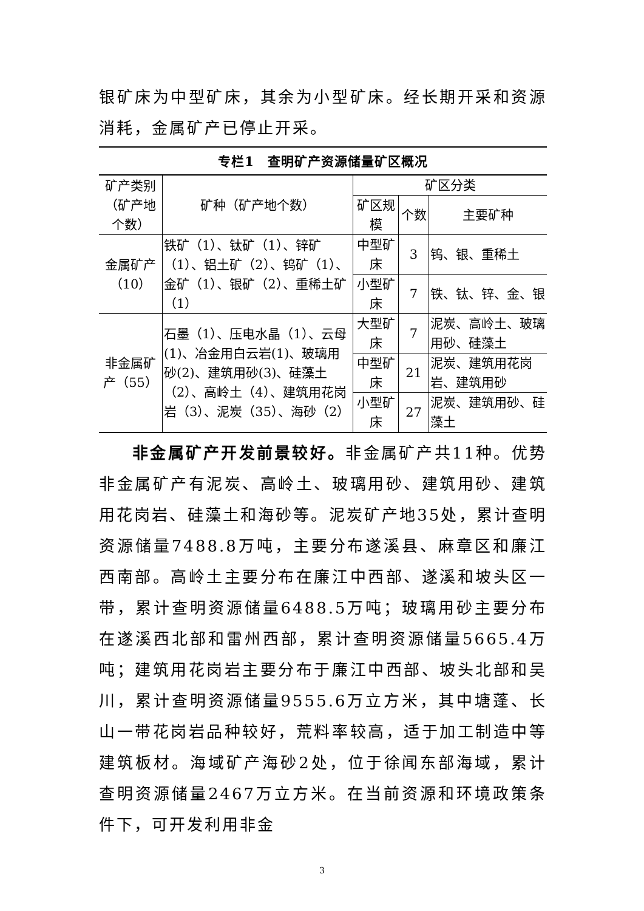银矿床为中型矿床，其余为小型矿床。经长期开采和资源消耗，金属矿产已停止开采。
专栏1　查明矿产资源储量矿区概况
| 矿产类别（矿产地个数） | 矿种（矿产地个数） | 矿区分类 | | |
| --- | --- | --- | --- | --- |
| | | 矿区规模 | 个数 | 主要矿种 |
| 金属矿产（10） | 铁矿（1）、钛矿（1）、锌矿（1）、铝土矿（2）、钨矿（1）、金矿（1）、银矿（2）、重稀土矿（1） | 中型矿床 | 3 | 钨、银、重稀土 |
| | | 小型矿床 | 7 | 铁、钛、锌、金、银 |
| 非金属矿产（55） | 石墨（1）、压电水晶（1）、云母(1)、冶金用白云岩(1)、玻璃用砂(2)、建筑用砂(3)、硅藻土（2）、高岭土（4）、建筑用花岗岩（3）、泥炭（35）、海砂（2） | 大型矿床 | 7 | 泥炭、高岭土、玻璃用砂、硅藻土 |
| | | 中型矿床 | 21 | 泥炭、建筑用花岗岩、建筑用砂 |
| | | 小型矿床 | 27 | 泥炭、建筑用砂、硅藻土 |
非金属矿产开发前景较好。非金属矿产共11种。优势非金属矿产有泥炭、高岭土、玻璃用砂、建筑用砂、建筑用花岗岩、硅藻土和海砂等。泥炭矿产地35处，累计查明资源储量7488.8万吨，主要分布遂溪县、麻章区和廉江西南部。高岭土主要分布在廉江中西部、遂溪和坡头区一带，累计查明资源储量6488.5万吨；玻璃用砂主要分布在遂溪西北部和雷州西部，累计查明资源储量5665.4万吨；建筑用花岗岩主要分布于廉江中西部、坡头北部和吴川，累计查明资源储量9555.6万立方米，其中塘蓬、长山一带花岗岩品种较好，荒料率较高，适于加工制造中等建筑板材。海域矿产海砂2处，位于徐闻东部海域，累计查明资源储量2467万立方米。在当前资源和环境政策条件下，可开发利用非金
3